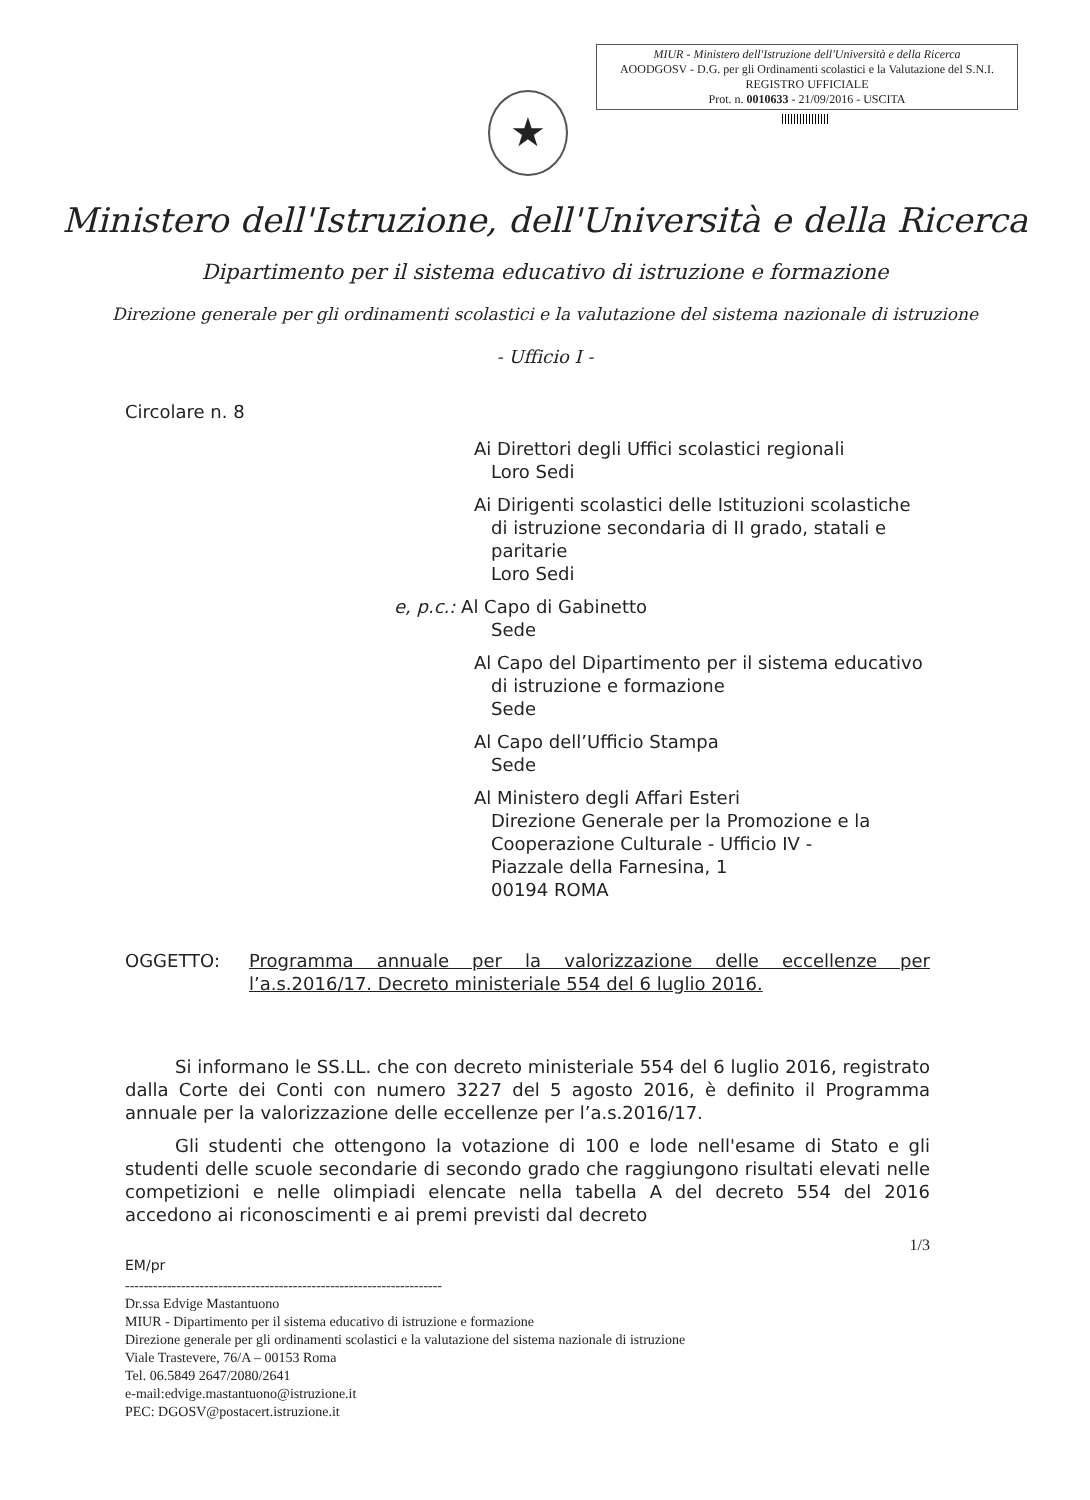MIUR - Ministero dell'Istruzione dell'Università e della Ricerca
AOODGOSV - D.G. per gli Ordinamenti scolastici e la Valutazione del S.N.I.
REGISTRO UFFICIALE
Prot. n. 0010633 - 21/09/2016 - USCITA
★
Ministero dell'Istruzione, dell'Università e della Ricerca
Dipartimento per il sistema educativo di istruzione e formazione
Direzione generale per gli ordinamenti scolastici e la valutazione del sistema nazionale di istruzione
- Ufficio I -
Circolare n. 8
Ai Direttori degli Uffici scolastici regionali
Loro Sedi
Ai Dirigenti scolastici delle Istituzioni scolastiche
di istruzione secondaria di II grado, statali e paritarie
Loro Sedi
e, p.c.: Al Capo di Gabinetto
Sede
Al Capo del Dipartimento per il sistema educativo
di istruzione e formazione
Sede
Al Capo dell’Ufficio Stampa
Sede
Al Ministero degli Affari Esteri
Direzione Generale per la Promozione e la Cooperazione Culturale - Ufficio IV -
Piazzale della Farnesina, 1
00194 ROMA
OGGETTO: Programma annuale per la valorizzazione delle eccellenze per l’a.s.2016/17. Decreto ministeriale 554 del 6 luglio 2016.
Si informano le SS.LL. che con decreto ministeriale 554 del 6 luglio 2016, registrato dalla Corte dei Conti con numero 3227 del 5 agosto 2016, è definito il Programma annuale per la valorizzazione delle eccellenze per l’a.s.2016/17.
Gli studenti che ottengono la votazione di 100 e lode nell'esame di Stato e gli studenti delle scuole secondarie di secondo grado che raggiungono risultati elevati nelle competizioni e nelle olimpiadi elencate nella tabella A del decreto 554 del 2016 accedono ai riconoscimenti e ai premi previsti dal decreto
1/3
EM/pr
--------------------------------------------------------------------
Dr.ssa Edvige Mastantuono
MIUR - Dipartimento per il sistema educativo di istruzione e formazione
Direzione generale per gli ordinamenti scolastici e la valutazione del sistema nazionale di istruzione
Viale Trastevere, 76/A – 00153 Roma
Tel. 06.5849 2647/2080/2641
e-mail:edvige.mastantuono@istruzione.it
PEC: DGOSV@postacert.istruzione.it